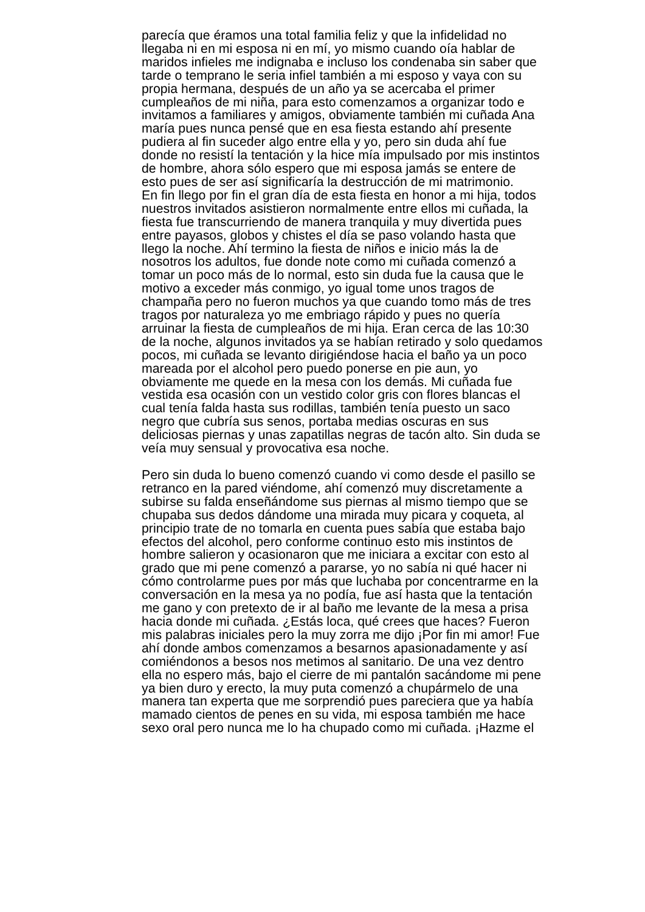parecía que éramos una total familia feliz y que la infidelidad no
llegaba ni en mi esposa ni en mí, yo mismo cuando oía hablar de
maridos infieles me indignaba e incluso los condenaba sin saber que
tarde o temprano le seria infiel también a mi esposo y vaya con su
propia hermana, después de un año ya se acercaba el primer
cumpleaños de mi niña, para esto comenzamos a organizar todo e
invitamos a familiares y amigos, obviamente también mi cuñada Ana
maría pues nunca pensé que en esa fiesta estando ahí presente
pudiera al fin suceder algo entre ella y yo, pero sin duda ahí fue
donde no resistí la tentación y la hice mía impulsado por mis instintos
de hombre, ahora sólo espero que mi esposa jamás se entere de
esto pues de ser así significaría la destrucción de mi matrimonio.
En fin llego por fin el gran día de esta fiesta en honor a mi hija, todos
nuestros invitados asistieron normalmente entre ellos mi cuñada, la
fiesta fue transcurriendo de manera tranquila y muy divertida pues
entre payasos, globos y chistes el día se paso volando hasta que
llego la noche. Ahí termino la fiesta de niños e inicio más la de
nosotros los adultos, fue donde note como mi cuñada comenzó a
tomar un poco más de lo normal, esto sin duda fue la causa que le
motivo a exceder más conmigo, yo igual tome unos tragos de
champaña pero no fueron muchos ya que cuando tomo más de tres
tragos por naturaleza yo me embriago rápido y pues no quería
arruinar la fiesta de cumpleaños de mi hija. Eran cerca de las 10:30
de la noche, algunos invitados ya se habían retirado y solo quedamos
pocos, mi cuñada se levanto dirigiéndose hacia el baño ya un poco
mareada por el alcohol pero puedo ponerse en pie aun, yo
obviamente me quede en la mesa con los demás. Mi cuñada fue
vestida esa ocasión con un vestido color gris con flores blancas el
cual tenía falda hasta sus rodillas, también tenía puesto un saco
negro que cubría sus senos, portaba medias oscuras en sus
deliciosas piernas y unas zapatillas negras de tacón alto. Sin duda se
veía muy sensual y provocativa esa noche.
Pero sin duda lo bueno comenzó cuando vi como desde el pasillo se
retranco en la pared viéndome, ahí comenzó muy discretamente a
subirse su falda enseñándome sus piernas al mismo tiempo que se
chupaba sus dedos dándome una mirada muy picara y coqueta, al
principio trate de no tomarla en cuenta pues sabía que estaba bajo
efectos del alcohol, pero conforme continuo esto mis instintos de
hombre salieron y ocasionaron que me iniciara a excitar con esto al
grado que mi pene comenzó a pararse, yo no sabía ni qué hacer ni
cómo controlarme pues por más que luchaba por concentrarme en la
conversación en la mesa ya no podía, fue así hasta que la tentación
me gano y con pretexto de ir al baño me levante de la mesa a prisa
hacia donde mi cuñada. ¿Estás loca, qué crees que haces? Fueron
mis palabras iniciales pero la muy zorra me dijo ¡Por fin mi amor! Fue
ahí donde ambos comenzamos a besarnos apasionadamente y así
comiéndonos a besos nos metimos al sanitario. De una vez dentro
ella no espero más, bajo el cierre de mi pantalón sacándome mi pene
ya bien duro y erecto, la muy puta comenzó a chupármelo de una
manera tan experta que me sorprendió pues pareciera que ya había
mamado cientos de penes en su vida, mi esposa también me hace
sexo oral pero nunca me lo ha chupado como mi cuñada. ¡Hazme el